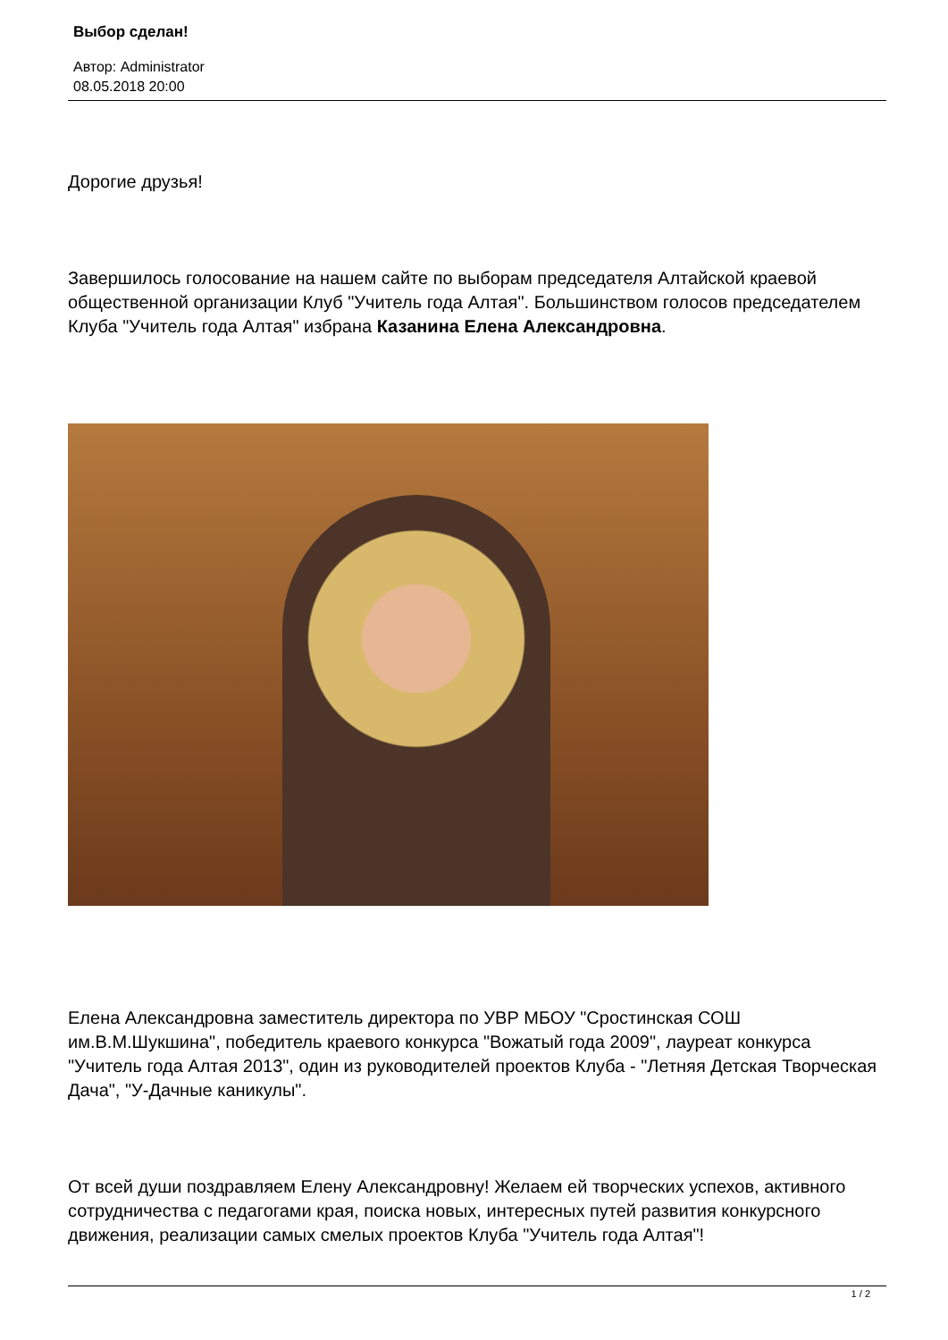Выбор сделан!
Автор: Administrator
08.05.2018 20:00
Дорогие друзья!
Завершилось голосование на нашем сайте по выборам председателя Алтайской краевой общественной организации Клуб "Учитель года Алтая". Большинством голосов председателем Клуба "Учитель года Алтая" избрана Казанина Елена Александровна.
Елена Александровна заместитель директора по УВР МБОУ "Сростинская СОШ им.В.М.Шукшина", победитель краевого конкурса "Вожатый года 2009", лауреат конкурса "Учитель года Алтая 2013", один из руководителей проектов Клуба - "Летняя Детская Творческая Дача", "У-Дачные каникулы".
От всей души поздравляем Елену Александровну! Желаем ей творческих успехов, активного сотрудничества с педагогами края, поиска новых, интересных путей развития конкурсного движения, реализации самых смелых проектов Клуба "Учитель года Алтая"!
1 / 2